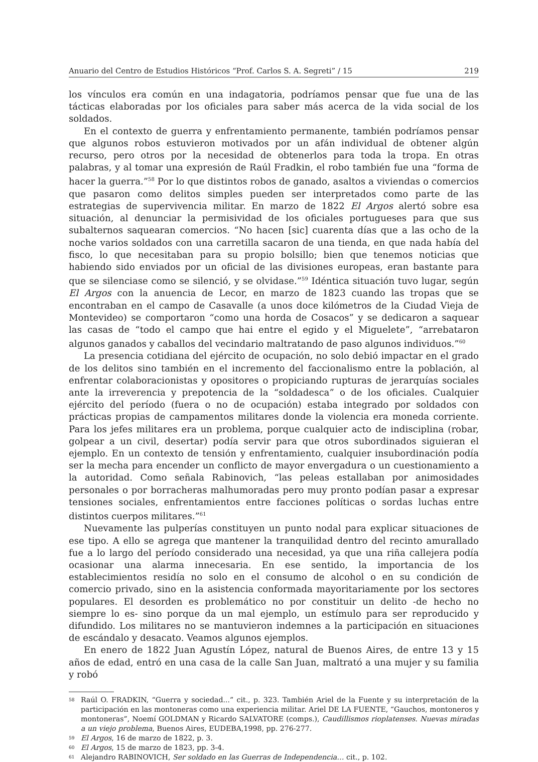Anuario del Centro de Estudios Históricos “Prof. Carlos S. A. Segreti” / 15 219
los vínculos era común en una indagatoria, podríamos pensar que fue una de las tácticas elaboradas por los oficiales para saber más acerca de la vida social de los soldados.
En el contexto de guerra y enfrentamiento permanente, también podríamos pensar que algunos robos estuvieron motivados por un afán individual de obtener algún recurso, pero otros por la necesidad de obtenerlos para toda la tropa. En otras palabras, y al tomar una expresión de Raúl Fradkin, el robo también fue una “forma de hacer la guerra.”<sup>58</sup> Por lo que distintos robos de ganado, asaltos a viviendas o comercios que pasaron como delitos simples pueden ser interpretados como parte de las estrategias de supervivencia militar. En marzo de 1822 El Argos alertó sobre esa situación, al denunciar la permisividad de los oficiales portugueses para que sus subalternos saquearan comercios. “No hacen [sic] cuarenta días que a las ocho de la noche varios soldados con una carretilla sacaron de una tienda, en que nada había del fisco, lo que necesitaban para su propio bolsillo; bien que tenemos noticias que habiendo sido enviados por un oficial de las divisiones europeas, eran bastante para que se silenciase como se silenció, y se olvidase.”<sup>59</sup> Idéntica situación tuvo lugar, según El Argos con la anuencia de Lecor, en marzo de 1823 cuando las tropas que se encontraban en el campo de Casavalle (a unos doce kilómetros de la Ciudad Vieja de Montevideo) se comportaron “como una horda de Cosacos” y se dedicaron a saquear las casas de “todo el campo que hai entre el egido y el Miguelete”, “arrebataron algunos ganados y caballos del vecindario maltratando de paso algunos individuos.”<sup>60</sup>
La presencia cotidiana del ejército de ocupación, no solo debió impactar en el grado de los delitos sino también en el incremento del faccionalismo entre la población, al enfrentar colaboracionistas y opositores o propiciando rupturas de jerarquías sociales ante la irreverencia y prepotencia de la “soldadesca” o de los oficiales. Cualquier ejército del período (fuera o no de ocupación) estaba integrado por soldados con prácticas propias de campamentos militares donde la violencia era moneda corriente. Para los jefes militares era un problema, porque cualquier acto de indisciplina (robar, golpear a un civil, desertar) podía servir para que otros subordinados siguieran el ejemplo. En un contexto de tensión y enfrentamiento, cualquier insubordinación podía ser la mecha para encender un conflicto de mayor envergadura o un cuestionamiento a la autoridad. Como señala Rabinovich, “las peleas estallaban por animosidades personales o por borracheras malhumoradas pero muy pronto podían pasar a expresar tensiones sociales, enfrentamientos entre facciones políticas o sordas luchas entre distintos cuerpos militares.”<sup>61</sup>
Nuevamente las pulperías constituyen un punto nodal para explicar situaciones de ese tipo. A ello se agrega que mantener la tranquilidad dentro del recinto amurallado fue a lo largo del período considerado una necesidad, ya que una riña callejera podía ocasionar una alarma innecesaria. En ese sentido, la importancia de los establecimientos residía no solo en el consumo de alcohol o en su condición de comercio privado, sino en la asistencia conformada mayoritariamente por los sectores populares. El desorden es problemático no por constituir un delito -de hecho no siempre lo es- sino porque da un mal ejemplo, un estímulo para ser reproducido y difundido. Los militares no se mantuvieron indemnes a la participación en situaciones de escándalo y desacato. Veamos algunos ejemplos.
En enero de 1822 Juan Agustín López, natural de Buenos Aires, de entre 13 y 15 años de edad, entró en una casa de la calle San Juan, maltrató a una mujer y su familia y robó
<sup>58</sup> Raúl O. FRADKIN, “Guerra y sociedad...” cit., p. 323. También Ariel de la Fuente y su interpretación de la participación en las montoneras como una experiencia militar. Ariel DE LA FUENTE, “Gauchos, montoneros y montoneras”, Noemí GOLDMAN y Ricardo SALVATORE (comps.), Caudillismos rioplatenses. Nuevas miradas a un viejo problema, Buenos Aires, EUDEBA,1998, pp. 276-277.
<sup>59</sup> El Argos, 16 de marzo de 1822, p. 3.
<sup>60</sup> El Argos, 15 de marzo de 1823, pp. 3-4.
<sup>61</sup> Alejandro RABINOVICH, Ser soldado en las Guerras de Independencia… cit., p. 102.